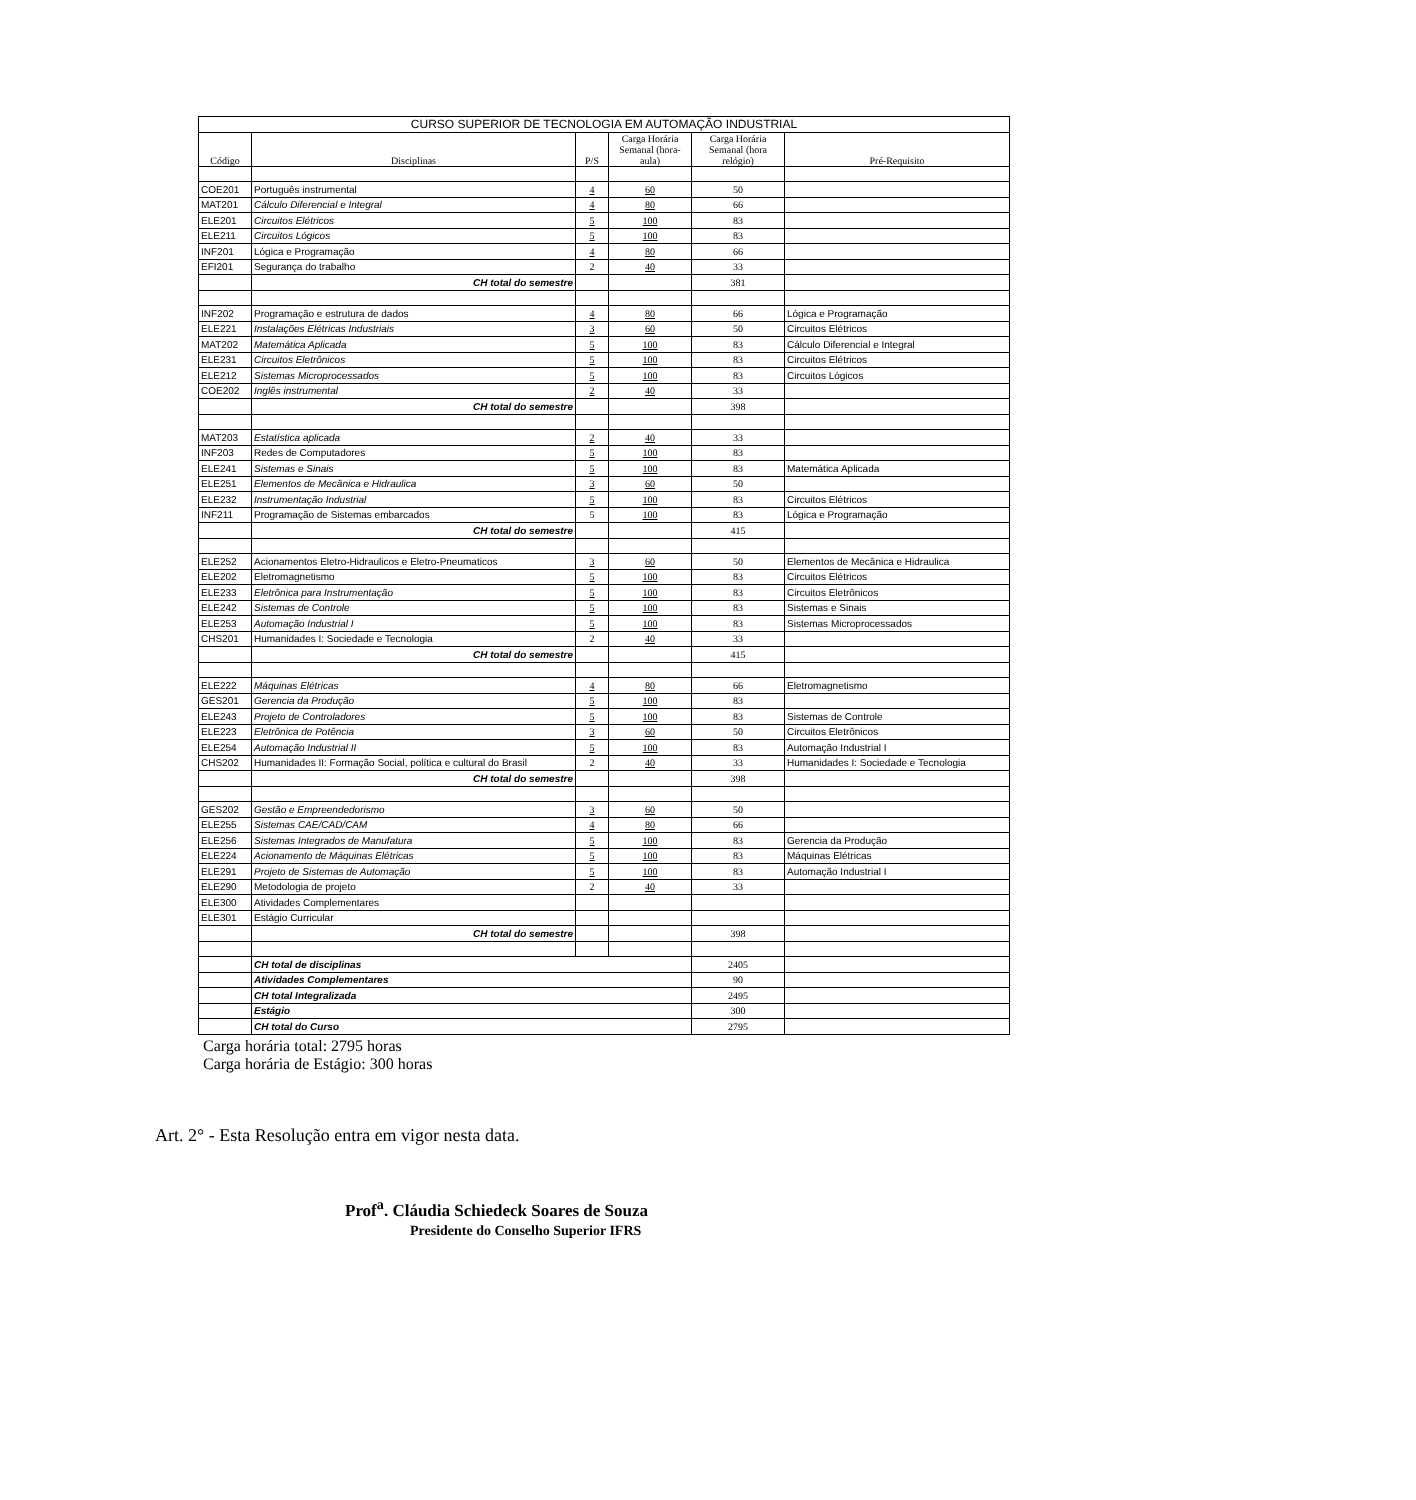| CURSO SUPERIOR DE TECNOLOGIA EM AUTOMAÇÃO INDUSTRIAL | | | | | |
| Código | Disciplinas | P/S | Carga Horária Semanal (hora-aula) | Carga Horária Semanal (hora relógio) | Pré-Requisito |
| COE201 | Português instrumental | 4 | 60 | 50 | |
| MAT201 | Cálculo Diferencial e Integral | 4 | 80 | 66 | |
| ELE201 | Circuitos Elétricos | 5 | 100 | 83 | |
| ELE211 | Circuitos Lógicos | 5 | 100 | 83 | |
| INF201 | Lógica e Programação | 4 | 80 | 66 | |
| EFI201 | Segurança do trabalho | 2 | 40 | 33 | |
| | CH total do semestre | | | 381 | |
| INF202 | Programação e estrutura de dados | 4 | 80 | 66 | Lógica e Programação |
| ELE221 | Instalações Elétricas Industriais | 3 | 60 | 50 | Circuitos Elétricos |
| MAT202 | Matemática Aplicada | 5 | 100 | 83 | Cálculo Diferencial e Integral |
| ELE231 | Circuitos Eletrônicos | 5 | 100 | 83 | Circuitos Elétricos |
| ELE212 | Sistemas Microprocessados | 5 | 100 | 83 | Circuitos Lógicos |
| COE202 | Inglês instrumental | 2 | 40 | 33 | |
| | CH total do semestre | | | 398 | |
| MAT203 | Estatística aplicada | 2 | 40 | 33 | |
| INF203 | Redes de Computadores | 5 | 100 | 83 | |
| ELE241 | Sistemas e Sinais | 5 | 100 | 83 | Matemática Aplicada |
| ELE251 | Elementos de Mecânica e Hidraulica | 3 | 60 | 50 | |
| ELE232 | Instrumentação Industrial | 5 | 100 | 83 | Circuitos Elétricos |
| INF211 | Programação de Sistemas embarcados | 5 | 100 | 83 | Lógica e Programação |
| | CH total do semestre | | | 415 | |
| ELE252 | Acionamentos Eletro-Hidraulicos e Eletro-Pneumaticos | 3 | 60 | 50 | Elementos de Mecânica e Hidraulica |
| ELE202 | Eletromagnetismo | 5 | 100 | 83 | Circuitos Elétricos |
| ELE233 | Eletrônica para Instrumentação | 5 | 100 | 83 | Circuitos Eletrônicos |
| ELE242 | Sistemas de Controle | 5 | 100 | 83 | Sistemas e Sinais |
| ELE253 | Automação Industrial I | 5 | 100 | 83 | Sistemas Microprocessados |
| CHS201 | Humanidades I: Sociedade e Tecnologia | 2 | 40 | 33 | |
| | CH total do semestre | | | 415 | |
| ELE222 | Máquinas Elétricas | 4 | 80 | 66 | Eletromagnetismo |
| GES201 | Gerencia da Produção | 5 | 100 | 83 | |
| ELE243 | Projeto de Controladores | 5 | 100 | 83 | Sistemas de Controle |
| ELE223 | Eletrônica de Potência | 3 | 60 | 50 | Circuitos Eletrônicos |
| ELE254 | Automação Industrial II | 5 | 100 | 83 | Automação Industrial I |
| CHS202 | Humanidades II: Formação Social, política e cultural do Brasil | 2 | 40 | 33 | Humanidades I: Sociedade e Tecnologia |
| | CH total do semestre | | | 398 | |
| GES202 | Gestão e Empreendedorismo | 3 | 60 | 50 | |
| ELE255 | Sistemas CAE/CAD/CAM | 4 | 80 | 66 | |
| ELE256 | Sistemas Integrados de Manufatura | 5 | 100 | 83 | Gerencia da Produção |
| ELE224 | Acionamento de Máquinas Elétricas | 5 | 100 | 83 | Máquinas Elétricas |
| ELE291 | Projeto de Sistemas de Automação | 5 | 100 | 83 | Automação Industrial I |
| ELE290 | Metodologia de projeto | 2 | 40 | 33 | |
| ELE300 | Atividades Complementares | | | | |
| ELE301 | Estágio Curricular | | | | |
| | CH total do semestre | | | 398 | |
| | CH total de disciplinas | | | 2405 | |
| | Atividades Complementares | | | 90 | |
| | CH total Integralizada | | | 2495 | |
| | Estágio | | | 300 | |
| | CH total do Curso | | | 2795 | |
Carga horária total: 2795 horas
Carga horária de Estágio: 300 horas
Art. 2° - Esta Resolução entra em vigor nesta data.
Prof<sup>a</sup>. Cláudia Schiedeck Soares de Souza
Presidente do Conselho Superior IFRS